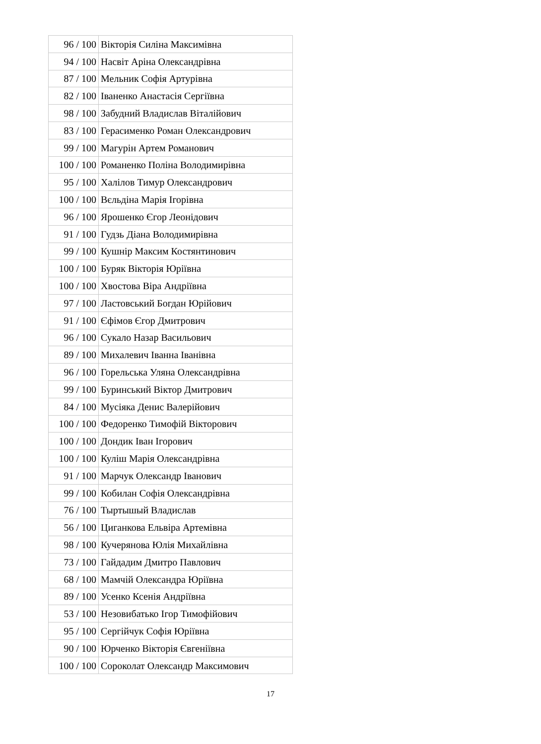| 96 / 100 | Вікторія Силіна Максимівна |
| 94 / 100 | Насвіт Аріна Олександрівна |
| 87 / 100 | Мельник Софія Артурівна |
| 82 / 100 | Іваненко Анастасія Сергіївна |
| 98 / 100 | Забудний Владислав Віталійович |
| 83 / 100 | Герасименко Роман Олександрович |
| 99 / 100 | Магурін Артем Романович |
| 100 / 100 | Романенко Поліна Володимирівна |
| 95 / 100 | Халілов Тимур Олександрович |
| 100 / 100 | Вєльдіна Марія Ігорівна |
| 96 / 100 | Ярошенко Єгор Леонідович |
| 91 / 100 | Гудзь Діана Володимирівна |
| 99 / 100 | Кушнір Максим Костянтинович |
| 100 / 100 | Буряк Вікторія Юріївна |
| 100 / 100 | Хвостова Віра Андріївна |
| 97 / 100 | Ластовський Богдан Юрійович |
| 91 / 100 | Єфімов Єгор Дмитрович |
| 96 / 100 | Сукало Назар Васильович |
| 89 / 100 | Михалевич Іванна Іванівна |
| 96 / 100 | Горельська Уляна Олександрівна |
| 99 / 100 | Буринський Віктор Дмитрович |
| 84 / 100 | Мусіяка Денис Валерійович |
| 100 / 100 | Федоренко Тимофій Вікторович |
| 100 / 100 | Дондик Іван Ігорович |
| 100 / 100 | Куліш Марія Олександрівна |
| 91 / 100 | Марчук Олександр Іванович |
| 99 / 100 | Кобилан Софія Олександрівна |
| 76 / 100 | Тыртышый Владислав |
| 56 / 100 | Циганкова Ельвіра Артемівна |
| 98 / 100 | Кучерянова Юлія Михайлівна |
| 73 / 100 | Гайдадим Дмитро Павлович |
| 68 / 100 | Мамчій Олександра Юріївна |
| 89 / 100 | Усенко Ксенія Андріївна |
| 53 / 100 | Незовибатько Ігор Тимофійович |
| 95 / 100 | Сергійчук Софія Юріївна |
| 90 / 100 | Юрченко Вікторія Євгеніївна |
| 100 / 100 | Сороколат Олександр Максимович |
17